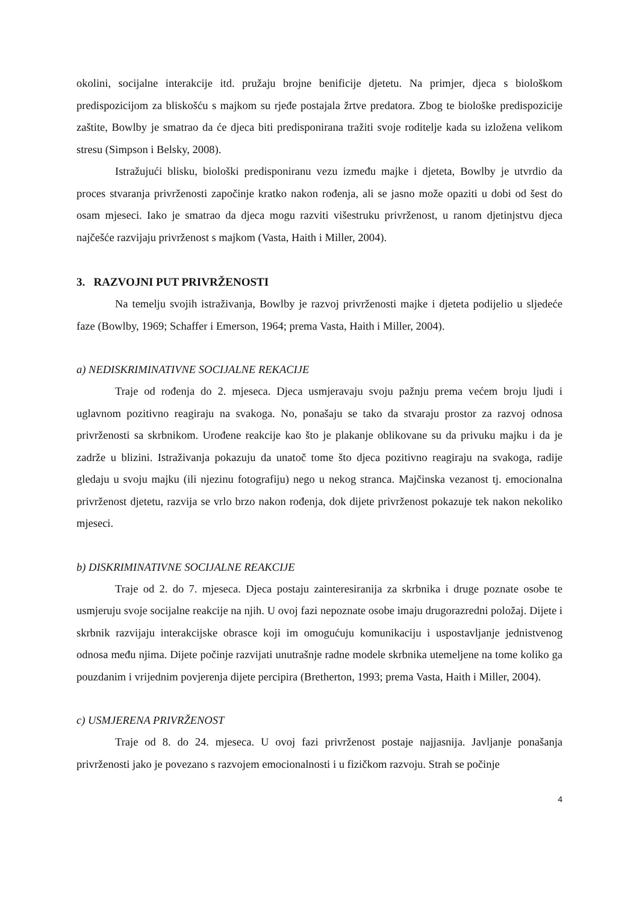okolini, socijalne interakcije itd. pružaju brojne benificije djetetu. Na primjer, djeca s biološkom predispozicijom za bliskošću s majkom su rjeđe postajala žrtve predatora. Zbog te biološke predispozicije zaštite, Bowlby je smatrao da će djeca biti predisponirana tražiti svoje roditelje kada su izložena velikom stresu (Simpson i Belsky, 2008).
Istražujući blisku, biološki predisponiranu vezu između majke i djeteta, Bowlby je utvrdio da proces stvaranja privrženosti započinje kratko nakon rođenja, ali se jasno može opaziti u dobi od šest do osam mjeseci. Iako je smatrao da djeca mogu razviti višestruku privrženost, u ranom djetinjstvu djeca najčešće razvijaju privrženost s majkom (Vasta, Haith i Miller, 2004).
3. RAZVOJNI PUT PRIVRŽENOSTI
Na temelju svojih istraživanja, Bowlby je razvoj privrženosti majke i djeteta podijelio u sljedeće faze (Bowlby, 1969; Schaffer i Emerson, 1964; prema Vasta, Haith i Miller, 2004).
a) NEDISKRIMINATIVNE SOCIJALNE REKACIJE
Traje od rođenja do 2. mjeseca. Djeca usmjeravaju svoju pažnju prema većem broju ljudi i uglavnom pozitivno reagiraju na svakoga. No, ponašaju se tako da stvaraju prostor za razvoj odnosa privrženosti sa skrbnikom. Urođene reakcije kao što je plakanje oblikovane su da privuku majku i da je zadrže u blizini. Istraživanja pokazuju da unatoč tome što djeca pozitivno reagiraju na svakoga, radije gledaju u svoju majku (ili njezinu fotografiju) nego u nekog stranca. Majčinska vezanost tj. emocionalna privrženost djetetu, razvija se vrlo brzo nakon rođenja, dok dijete privrženost pokazuje tek nakon nekoliko mjeseci.
b) DISKRIMINATIVNE SOCIJALNE REAKCIJE
Traje od 2. do 7. mjeseca. Djeca postaju zainteresiranija za skrbnika i druge poznate osobe te usmjeruju svoje socijalne reakcije na njih. U ovoj fazi nepoznate osobe imaju drugorazredni položaj. Dijete i skrbnik razvijaju interakcijske obrasce koji im omogućuju komunikaciju i uspostavljanje jednistvenog odnosa među njima. Dijete počinje razvijati unutrašnje radne modele skrbnika utemeljene na tome koliko ga pouzdanim i vrijednim povjerenja dijete percipira (Bretherton, 1993; prema Vasta, Haith i Miller, 2004).
c) USMJERENA PRIVRŽENOST
Traje od 8. do 24. mjeseca. U ovoj fazi privrženost postaje najjasnija. Javljanje ponašanja privrženosti jako je povezano s razvojem emocionalnosti i u fizičkom razvoju. Strah se počinje
4